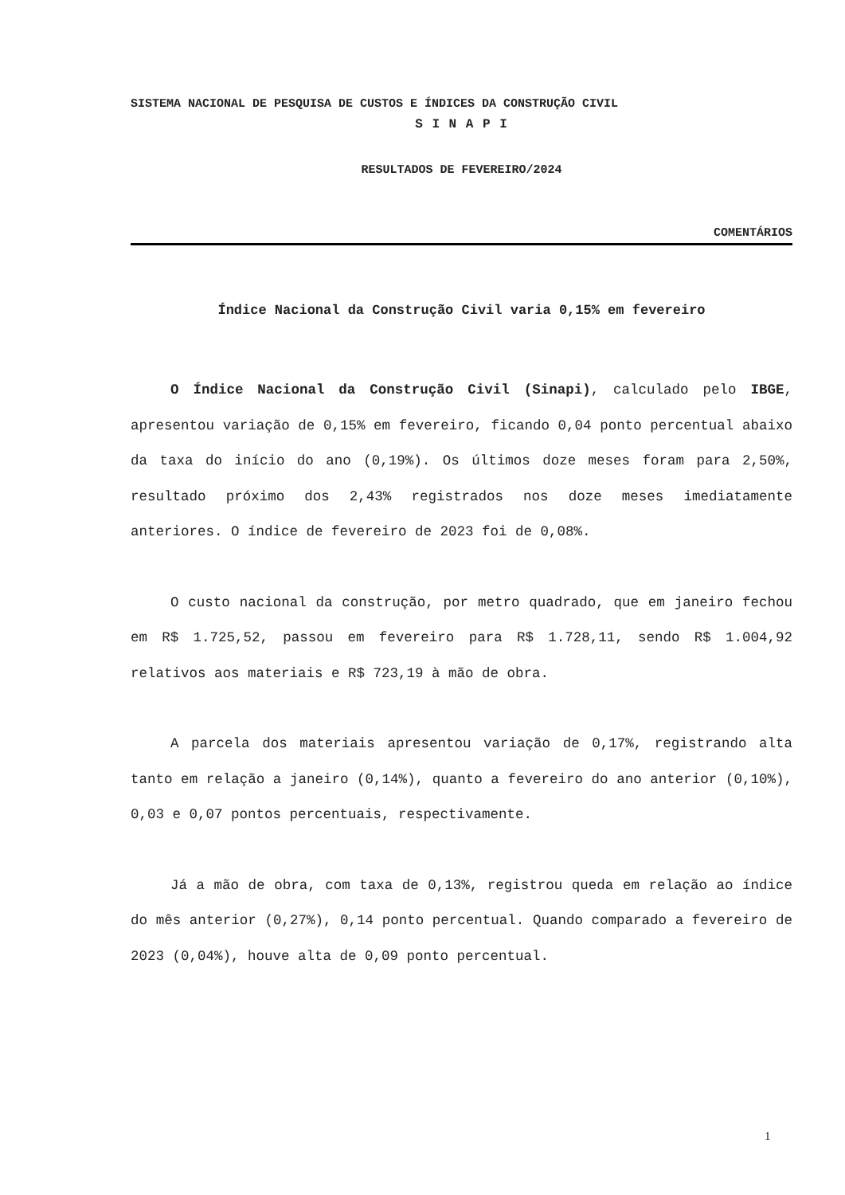SISTEMA NACIONAL DE PESQUISA DE CUSTOS E ÍNDICES DA CONSTRUÇÃO CIVIL
S I N A P I
RESULTADOS DE FEVEREIRO/2024
COMENTÁRIOS
Índice Nacional da Construção Civil varia 0,15% em fevereiro
O Índice Nacional da Construção Civil (Sinapi), calculado pelo IBGE, apresentou variação de 0,15% em fevereiro, ficando 0,04 ponto percentual abaixo da taxa do início do ano (0,19%). Os últimos doze meses foram para 2,50%, resultado próximo dos 2,43% registrados nos doze meses imediatamente anteriores. O índice de fevereiro de 2023 foi de 0,08%.
O custo nacional da construção, por metro quadrado, que em janeiro fechou em R$ 1.725,52, passou em fevereiro para R$ 1.728,11, sendo R$ 1.004,92 relativos aos materiais e R$ 723,19 à mão de obra.
A parcela dos materiais apresentou variação de 0,17%, registrando alta tanto em relação a janeiro (0,14%), quanto a fevereiro do ano anterior (0,10%), 0,03 e 0,07 pontos percentuais, respectivamente.
Já a mão de obra, com taxa de 0,13%, registrou queda em relação ao índice do mês anterior (0,27%), 0,14 ponto percentual. Quando comparado a fevereiro de 2023 (0,04%), houve alta de 0,09 ponto percentual.
1